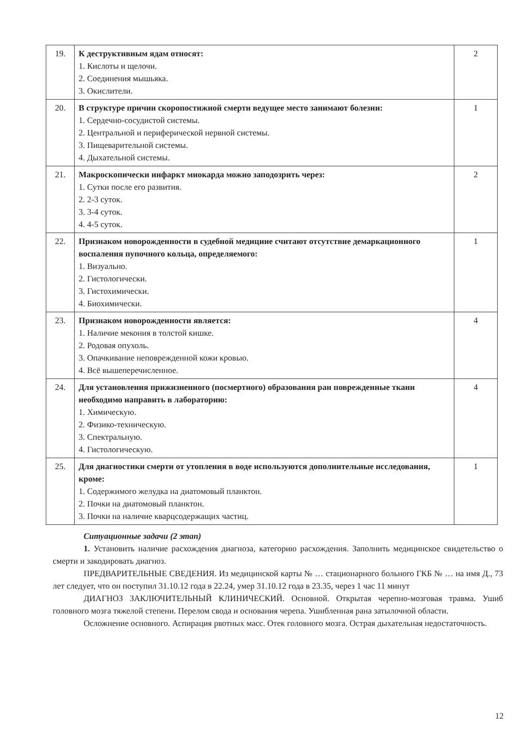| 19. | К деструктивным ядам относят: 1. Кислоты и щелочи. 2. Соединения мышьяка. 3. Окислители. | 2 |
| 20. | В структуре причин скоропостижной смерти ведущее место занимают болезни: 1. Сердечно-сосудистой системы. 2. Центральной и периферической нервной системы. 3. Пищеварительной системы. 4. Дыхательной системы. | 1 |
| 21. | Макроскопически инфаркт миокарда можно заподозрить через: 1. Сутки после его развития. 2. 2-3 суток. 3. 3-4 суток. 4. 4-5 суток. | 2 |
| 22. | Признаком новорожденности в судебной медицине считают отсутствие демаркационного воспаления пупочного кольца, определяемого: 1. Визуально. 2. Гистологически. 3. Гистохимически. 4. Биохимически. | 1 |
| 23. | Признаком новорожденности является: 1. Наличие мекония в толстой кишке. 2. Родовая опухоль. 3. Опачкивание неповрежденной кожи кровью. 4. Всё вышеперечисленное. | 4 |
| 24. | Для установления прижизненного (посмертного) образования ран поврежденные ткани необходимо направить в лабораторию: 1. Химическую. 2. Физико-техническую. 3. Спектральную. 4. Гистологическую. | 4 |
| 25. | Для диагностики смерти от утопления в воде используются дополнительные исследования, кроме: 1. Содержимого желудка на диатомовый планктон. 2. Почки на диатомовый планктон. 3. Почки на наличие кварцсодержащих частиц. | 1 |
Ситуационные задачи (2 этап)
1. Установить наличие расхождения диагноза, категорию расхождения. Заполнить медицинское свидетельство о смерти и закодировать диагноз.
ПРЕДВАРИТЕЛЬНЫЕ СВЕДЕНИЯ. Из медицинской карты № … стационарного больного ГКБ № … на имя Д., 73 лет следует, что он поступил 31.10.12 года в 22.24, умер 31.10.12 года в 23.35, через 1 час 11 минут
ДИАГНОЗ ЗАКЛЮЧИТЕЛЬНЫЙ КЛИНИЧЕСКИЙ. Основной. Открытая черепно-мозговая травма. Ушиб головного мозга тяжелой степени. Перелом свода и основания черепа. Ушибленная рана затылочной области.
Осложнение основного. Аспирация рвотных масс. Отек головного мозга. Острая дыхательная недостаточность.
12